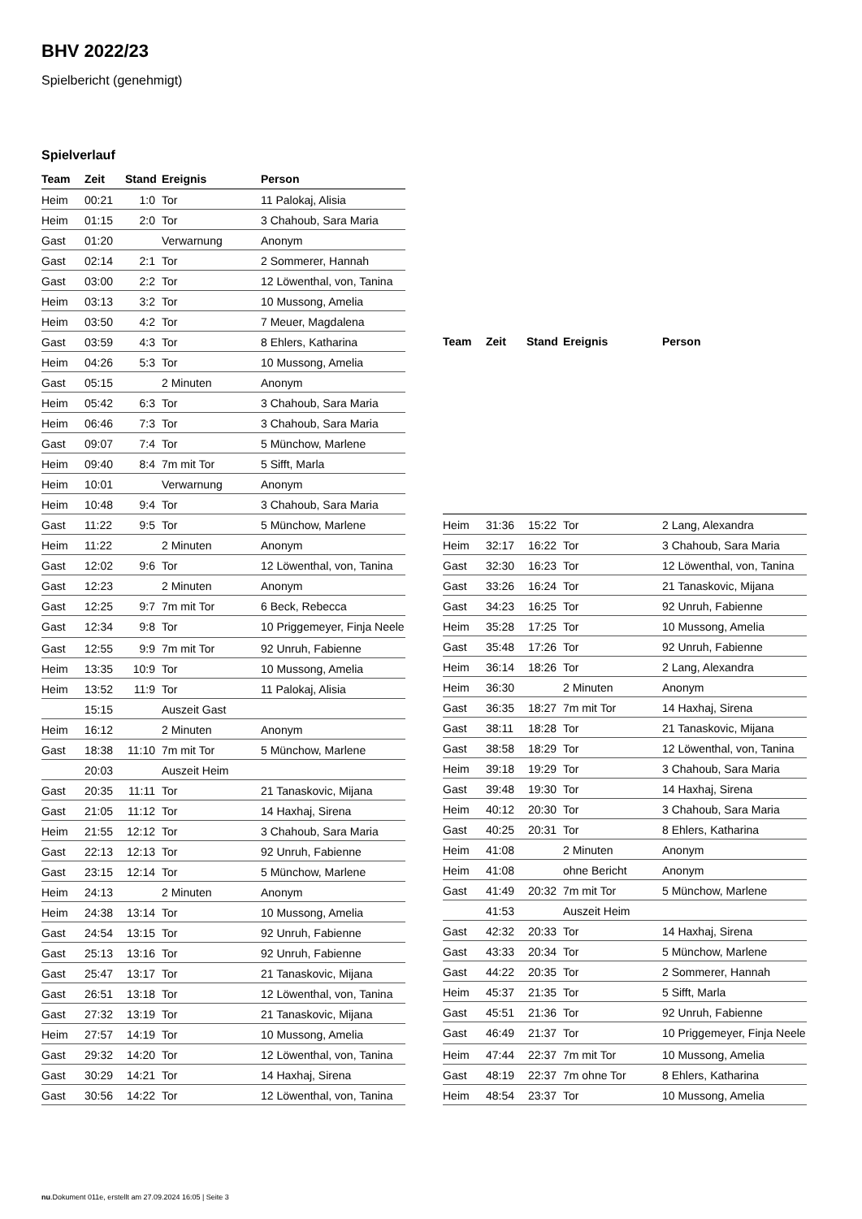BHV 2022/23
Spielbericht (genehmigt)
Spielverlauf
| Team | Zeit | Stand | Ereignis | Person |
| --- | --- | --- | --- | --- |
| Heim | 00:21 | 1:0 | Tor | 11 Palokaj, Alisia |
| Heim | 01:15 | 2:0 | Tor | 3 Chahoub, Sara Maria |
| Gast | 01:20 | | Verwarnung | Anonym |
| Gast | 02:14 | 2:1 | Tor | 2 Sommerer, Hannah |
| Gast | 03:00 | 2:2 | Tor | 12 Löwenthal, von, Tanina |
| Heim | 03:13 | 3:2 | Tor | 10 Mussong, Amelia |
| Heim | 03:50 | 4:2 | Tor | 7 Meuer, Magdalena |
| Gast | 03:59 | 4:3 | Tor | 8 Ehlers, Katharina |
| Heim | 04:26 | 5:3 | Tor | 10 Mussong, Amelia |
| Gast | 05:15 | | 2 Minuten | Anonym |
| Heim | 05:42 | 6:3 | Tor | 3 Chahoub, Sara Maria |
| Heim | 06:46 | 7:3 | Tor | 3 Chahoub, Sara Maria |
| Gast | 09:07 | 7:4 | Tor | 5 Münchow, Marlene |
| Heim | 09:40 | 8:4 | 7m mit Tor | 5 Sifft, Marla |
| Heim | 10:01 | | Verwarnung | Anonym |
| Heim | 10:48 | 9:4 | Tor | 3 Chahoub, Sara Maria |
| Gast | 11:22 | 9:5 | Tor | 5 Münchow, Marlene |
| Heim | 11:22 | | 2 Minuten | Anonym |
| Gast | 12:02 | 9:6 | Tor | 12 Löwenthal, von, Tanina |
| Gast | 12:23 | | 2 Minuten | Anonym |
| Gast | 12:25 | 9:7 | 7m mit Tor | 6 Beck, Rebecca |
| Gast | 12:34 | 9:8 | Tor | 10 Priggemeyer, Finja Neele |
| Gast | 12:55 | 9:9 | 7m mit Tor | 92 Unruh, Fabienne |
| Heim | 13:35 | 10:9 | Tor | 10 Mussong, Amelia |
| Heim | 13:52 | 11:9 | Tor | 11 Palokaj, Alisia |
| | 15:15 | | Auszeit Gast | |
| Heim | 16:12 | | 2 Minuten | Anonym |
| Gast | 18:38 | 11:10 | 7m mit Tor | 5 Münchow, Marlene |
| | 20:03 | | Auszeit Heim | |
| Gast | 20:35 | 11:11 | Tor | 21 Tanaskovic, Mijana |
| Gast | 21:05 | 11:12 | Tor | 14 Haxhaj, Sirena |
| Heim | 21:55 | 12:12 | Tor | 3 Chahoub, Sara Maria |
| Gast | 22:13 | 12:13 | Tor | 92 Unruh, Fabienne |
| Gast | 23:15 | 12:14 | Tor | 5 Münchow, Marlene |
| Heim | 24:13 | | 2 Minuten | Anonym |
| Heim | 24:38 | 13:14 | Tor | 10 Mussong, Amelia |
| Gast | 24:54 | 13:15 | Tor | 92 Unruh, Fabienne |
| Gast | 25:13 | 13:16 | Tor | 92 Unruh, Fabienne |
| Gast | 25:47 | 13:17 | Tor | 21 Tanaskovic, Mijana |
| Gast | 26:51 | 13:18 | Tor | 12 Löwenthal, von, Tanina |
| Gast | 27:32 | 13:19 | Tor | 21 Tanaskovic, Mijana |
| Heim | 27:57 | 14:19 | Tor | 10 Mussong, Amelia |
| Gast | 29:32 | 14:20 | Tor | 12 Löwenthal, von, Tanina |
| Gast | 30:29 | 14:21 | Tor | 14 Haxhaj, Sirena |
| Gast | 30:56 | 14:22 | Tor | 12 Löwenthal, von, Tanina |
| Team | Zeit | Stand | Ereignis | Person |
| --- | --- | --- | --- | --- |
| Heim | 31:36 | 15:22 | Tor | 2 Lang, Alexandra |
| Heim | 32:17 | 16:22 | Tor | 3 Chahoub, Sara Maria |
| Gast | 32:30 | 16:23 | Tor | 12 Löwenthal, von, Tanina |
| Gast | 33:26 | 16:24 | Tor | 21 Tanaskovic, Mijana |
| Gast | 34:23 | 16:25 | Tor | 92 Unruh, Fabienne |
| Heim | 35:28 | 17:25 | Tor | 10 Mussong, Amelia |
| Gast | 35:48 | 17:26 | Tor | 92 Unruh, Fabienne |
| Heim | 36:14 | 18:26 | Tor | 2 Lang, Alexandra |
| Heim | 36:30 | | 2 Minuten | Anonym |
| Gast | 36:35 | 18:27 | 7m mit Tor | 14 Haxhaj, Sirena |
| Gast | 38:11 | 18:28 | Tor | 21 Tanaskovic, Mijana |
| Gast | 38:58 | 18:29 | Tor | 12 Löwenthal, von, Tanina |
| Heim | 39:18 | 19:29 | Tor | 3 Chahoub, Sara Maria |
| Gast | 39:48 | 19:30 | Tor | 14 Haxhaj, Sirena |
| Heim | 40:12 | 20:30 | Tor | 3 Chahoub, Sara Maria |
| Gast | 40:25 | 20:31 | Tor | 8 Ehlers, Katharina |
| Heim | 41:08 | | 2 Minuten | Anonym |
| Heim | 41:08 | | ohne Bericht | Anonym |
| Gast | 41:49 | 20:32 | 7m mit Tor | 5 Münchow, Marlene |
| | 41:53 | | Auszeit Heim | |
| Gast | 42:32 | 20:33 | Tor | 14 Haxhaj, Sirena |
| Gast | 43:33 | 20:34 | Tor | 5 Münchow, Marlene |
| Gast | 44:22 | 20:35 | Tor | 2 Sommerer, Hannah |
| Heim | 45:37 | 21:35 | Tor | 5 Sifft, Marla |
| Gast | 45:51 | 21:36 | Tor | 92 Unruh, Fabienne |
| Gast | 46:49 | 21:37 | Tor | 10 Priggemeyer, Finja Neele |
| Heim | 47:44 | 22:37 | 7m mit Tor | 10 Mussong, Amelia |
| Gast | 48:19 | 22:37 | 7m ohne Tor | 8 Ehlers, Katharina |
| Heim | 48:54 | 23:37 | Tor | 10 Mussong, Amelia |
nu.Dokument 011e, erstellt am 27.09.2024 16:05 | Seite 3